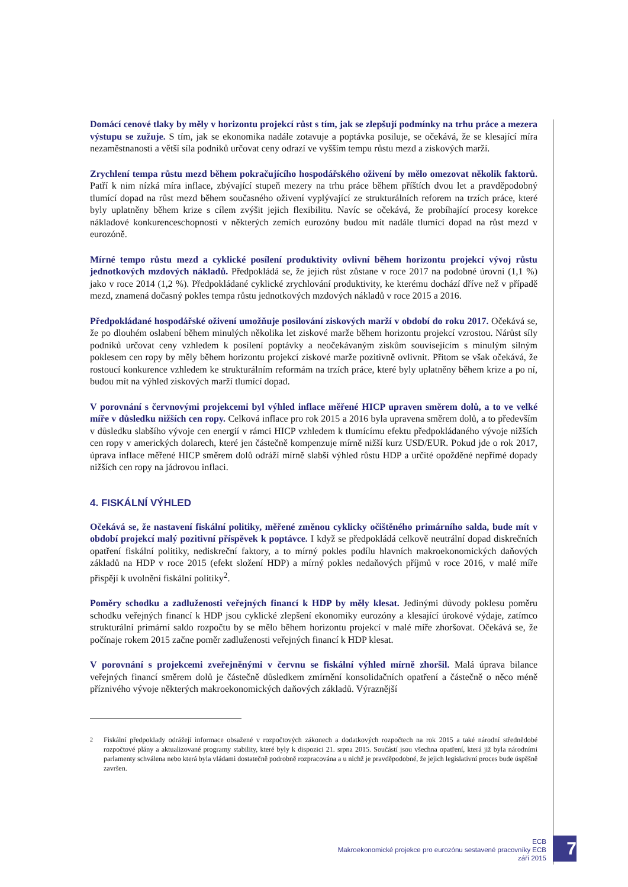Domácí cenové tlaky by měly v horizontu projekcí růst s tím, jak se zlepšují podmínky na trhu práce a mezera výstupu se zužuje. S tím, jak se ekonomika nadále zotavuje a poptávka posiluje, se očekává, že se klesající míra nezaměstnanosti a větší síla podniků určovat ceny odrazí ve vyšším tempu růstu mezd a ziskových marží.
Zrychlení tempa růstu mezd během pokračujícího hospodářského oživení by mělo omezovat několik faktorů. Patří k nim nízká míra inflace, zbývající stupeň mezery na trhu práce během příštích dvou let a pravděpodobný tlumící dopad na růst mezd během současného oživení vyplývající ze strukturálních reforem na trzích práce, které byly uplatněny během krize s cílem zvýšit jejich flexibilitu. Navíc se očekává, že probíhající procesy korekce nákladové konkurenceschopnosti v některých zemích eurozóny budou mít nadále tlumící dopad na růst mezd v eurozóně.
Mírné tempo růstu mezd a cyklické posílení produktivity ovlivní během horizontu projekcí vývoj růstu jednotkových mzdových nákladů. Předpokládá se, že jejich růst zůstane v roce 2017 na podobné úrovni (1,1 %) jako v roce 2014 (1,2 %). Předpokládané cyklické zrychlování produktivity, ke kterému dochází dříve než v případě mezd, znamená dočasný pokles tempa růstu jednotkových mzdových nákladů v roce 2015 a 2016.
Předpokládané hospodářské oživení umožňuje posilování ziskových marží v období do roku 2017. Očekává se, že po dlouhém oslabení během minulých několika let ziskové marže během horizontu projekcí vzrostou. Nárůst síly podniků určovat ceny vzhledem k posílení poptávky a neočekávaným ziskům souvisejícím s minulým silným poklesem cen ropy by měly během horizontu projekcí ziskové marže pozitivně ovlivnit. Přitom se však očekává, že rostoucí konkurence vzhledem ke strukturálním reformám na trzích práce, které byly uplatněny během krize a po ní, budou mít na výhled ziskových marží tlumící dopad.
V porovnání s červnovými projekcemi byl výhled inflace měřené HICP upraven směrem dolů, a to ve velké míře v důsledku nižších cen ropy. Celková inflace pro rok 2015 a 2016 byla upravena směrem dolů, a to především v důsledku slabšího vývoje cen energií v rámci HICP vzhledem k tlumícímu efektu předpokládaného vývoje nižších cen ropy v amerických dolarech, které jen částečně kompenzuje mírně nižší kurz USD/EUR. Pokud jde o rok 2017, úprava inflace měřené HICP směrem dolů odráží mírně slabší výhled růstu HDP a určité opožděné nepřímé dopady nižších cen ropy na jádrovou inflaci.
4. FISKÁLNÍ VÝHLED
Očekává se, že nastavení fiskální politiky, měřené změnou cyklicky očištěného primárního salda, bude mít v období projekcí malý pozitivní příspěvek k poptávce. I když se předpokládá celkově neutrální dopad diskrečních opatření fiskální politiky, nediskreční faktory, a to mírný pokles podílu hlavních makroekonomických daňových základů na HDP v roce 2015 (efekt složení HDP) a mírný pokles nedaňových příjmů v roce 2016, v malé míře přispějí k uvolnění fiskální politiky<sup>2</sup>.
Poměry schodku a zadluženosti veřejných financí k HDP by měly klesat. Jedinými důvody poklesu poměru schodku veřejných financí k HDP jsou cyklické zlepšení ekonomiky eurozóny a klesající úrokové výdaje, zatímco strukturální primární saldo rozpočtu by se mělo během horizontu projekcí v malé míře zhoršovat. Očekává se, že počínaje rokem 2015 začne poměr zadluženosti veřejných financí k HDP klesat.
V porovnání s projekcemi zveřejněnými v červnu se fiskální výhled mírně zhoršil. Malá úprava bilance veřejných financí směrem dolů je částečně důsledkem zmírnění konsolidačních opatření a částečně o něco méně příznivého vývoje některých makroekonomických daňových základů. Výraznější
<sup>2</sup> Fiskální předpoklady odrážejí informace obsažené v rozpočtových zákonech a dodatkových rozpočtech na rok 2015 a také národní střednědobé rozpočtové plány a aktualizované programy stability, které byly k dispozici 21. srpna 2015. Součástí jsou všechna opatření, která již byla národními parlamenty schválena nebo která byla vládami dostatečně podrobně rozpracována a u nichž je pravděpodobné, že jejich legislativní proces bude úspěšně završen.
ECB
Makroekonomické projekce pro eurozónu sestavené pracovníky ECB
září 2015
7